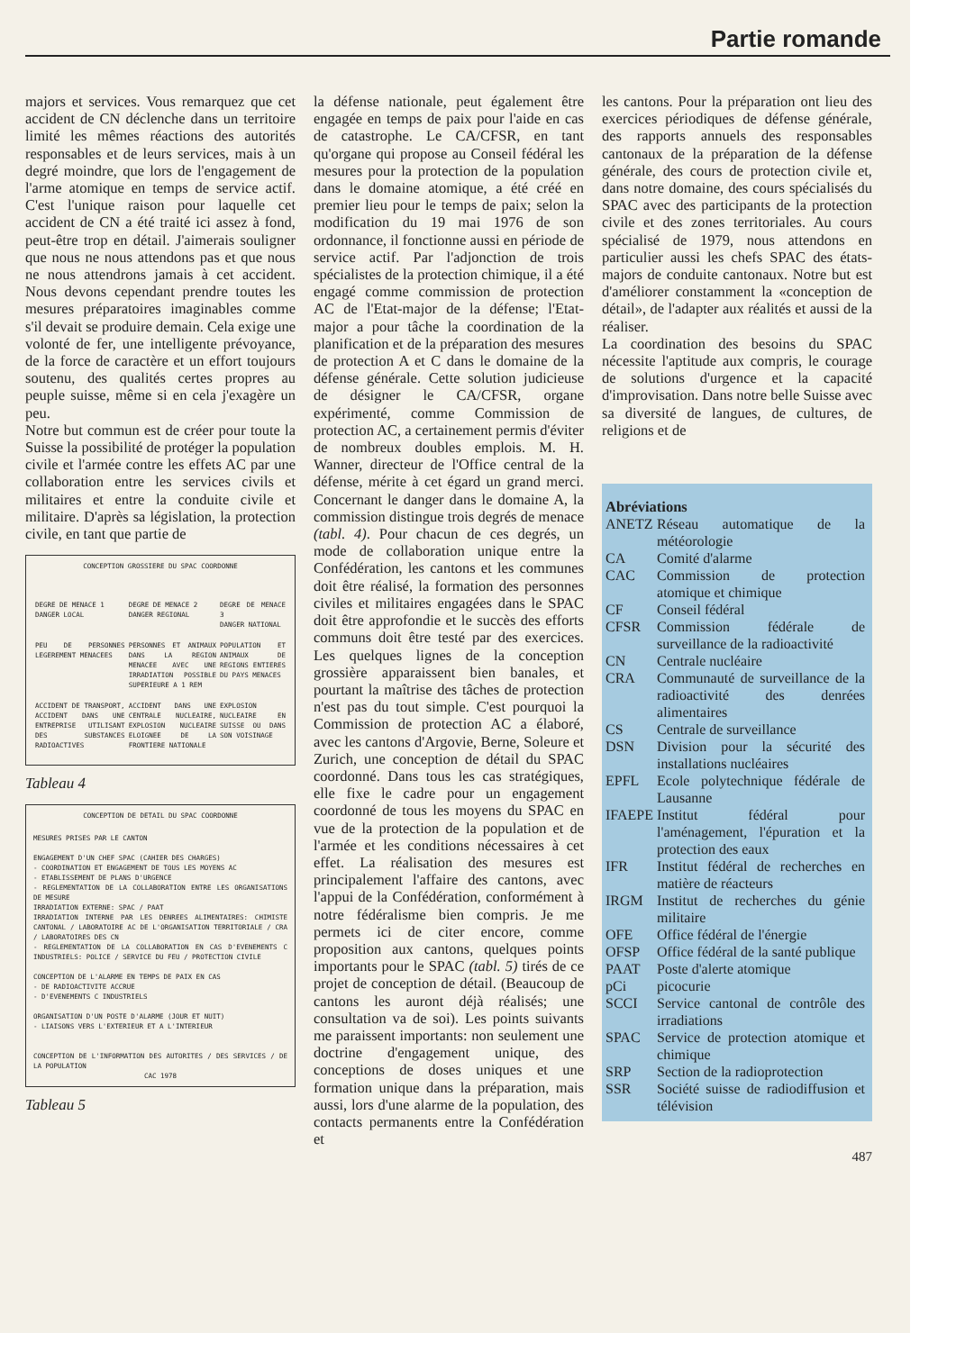Partie romande
majors et services. Vous remarquez que cet accident de CN déclenche dans un territoire limité les mêmes réactions des autorités responsables et de leurs services, mais à un degré moindre, que lors de l'engagement de l'arme atomique en temps de service actif. C'est l'unique raison pour laquelle cet accident de CN a été traité ici assez à fond, peut-être trop en détail. J'aimerais souligner que nous ne nous attendons pas et que nous ne nous attendrons jamais à cet accident. Nous devons cependant prendre toutes les mesures préparatoires imaginables comme s'il devait se produire demain. Cela exige une volonté de fer, une intelligente prévoyance, de la force de caractère et un effort toujours soutenu, des qualités certes propres au peuple suisse, même si en cela j'exagère un peu.
Notre but commun est de créer pour toute la Suisse la possibilité de protéger la population civile et l'armée contre les effets AC par une collaboration entre les services civils et militaires et entre la conduite civile et militaire. D'après sa législation, la protection civile, en tant que partie de
CONCEPTION GROSSIERE DU SPAC COORDONNE
| DEGRE DE MENACE 1 DANGER LOCAL | DEGRE DE MENACE 2 DANGER REGIONAL | DEGRE DE MENACE 3 DANGER NATIONAL |
| PEU DE PERSONNES LEGEREMENT MENACEES | PERSONNES ET ANIMAUX DANS LA REGION MENACEE AVEC UNE IRRADIATION POSSIBLE SUPERIEURE A 1 REM | POPULATION ET ANIMAUX DE REGIONS ENTIERES DU PAYS MENACES |
| ACCIDENT DE TRANSPORT, ACCIDENT DANS UNE ENTREPRISE UTILISANT DES SUBSTANCES RADIOACTIVES | ACCIDENT DANS UNE CENTRALE NUCLEAIRE, EXPLOSION NUCLEAIRE ELOIGNEE DE LA FRONTIERE NATIONALE | EXPLOSION NUCLEAIRE EN SUISSE OU DANS SON VOISINAGE |
Tableau 4
CONCEPTION DE DETAIL DU SPAC COORDONNE
MESURES PRISES PAR LE CANTON
ENGAGEMENT D'UN CHEF SPAC (CAHIER DES CHARGES)
- COORDINATION ET ENGAGEMENT DE TOUS LES MOYENS AC
- ETABLISSEMENT DE PLANS D'URGENCE
- REGLEMENTATION DE LA COLLABORATION ENTRE LES ORGANISATIONS DE MESURE
IRRADIATION EXTERNE: SPAC / PAAT
IRRADIATION INTERNE PAR LES DENREES ALIMENTAIRES: CHIMISTE CANTONAL / LABORATOIRE AC DE L'ORGANISATION TERRITORIALE / CRA / LABORATOIRES DES CN
- REGLEMENTATION DE LA COLLABORATION EN CAS D'EVENEMENTS C INDUSTRIELS: POLICE / SERVICE DU FEU / PROTECTION CIVILE
CONCEPTION DE L'ALARME EN TEMPS DE PAIX EN CAS
- DE RADIOACTIVITE ACCRUE
- D'EVENEMENTS C INDUSTRIELS
ORGANISATION D'UN POSTE D'ALARME (JOUR ET NUIT)
- LIAISONS VERS L'EXTERIEUR ET A L'INTERIEUR
CONCEPTION DE L'INFORMATION DES AUTORITES / DES SERVICES / DE LA POPULATION
CAC 1978
Tableau 5
la défense nationale, peut également être engagée en temps de paix pour l'aide en cas de catastrophe. Le CA/CFSR, en tant qu'organe qui propose au Conseil fédéral les mesures pour la protection de la population dans le domaine atomique, a été créé en premier lieu pour le temps de paix; selon la modification du 19 mai 1976 de son ordonnance, il fonctionne aussi en période de service actif. Par l'adjonction de trois spécialistes de la protection chimique, il a été engagé comme commission de protection AC de l'Etat-major de la défense; l'Etat-major a pour tâche la coordination de la planification et de la préparation des mesures de protection A et C dans le domaine de la défense générale. Cette solution judicieuse de désigner le CA/CFSR, organe expérimenté, comme Commission de protection AC, a certainement permis d'éviter de nombreux doubles emplois. M. H. Wanner, directeur de l'Office central de la défense, mérite à cet égard un grand merci. Concernant le danger dans le domaine A, la commission distingue trois degrés de menace (tabl. 4). Pour chacun de ces degrés, un mode de collaboration unique entre la Confédération, les cantons et les communes doit être réalisé, la formation des personnes civiles et militaires engagées dans le SPAC doit être approfondie et le succès des efforts communs doit être testé par des exercices. Les quelques lignes de la conception grossière apparaissent bien banales, et pourtant la maîtrise des tâches de protection n'est pas du tout simple. C'est pourquoi la Commission de protection AC a élaboré, avec les cantons d'Argovie, Berne, Soleure et Zurich, une conception de détail du SPAC coordonné. Dans tous les cas stratégiques, elle fixe le cadre pour un engagement coordonné de tous les moyens du SPAC en vue de la protection de la population et de l'armée et les conditions nécessaires à cet effet. La réalisation des mesures est principalement l'affaire des cantons, avec l'appui de la Confédération, conformément à notre fédéralisme bien compris. Je me permets ici de citer encore, comme proposition aux cantons, quelques points importants pour le SPAC (tabl. 5) tirés de ce projet de conception de détail. (Beaucoup de cantons les auront déjà réalisés; une consultation va de soi). Les points suivants me paraissent importants: non seulement une doctrine d'engagement unique, des conceptions de doses uniques et une formation unique dans la préparation, mais aussi, lors d'une alarme de la population, des contacts permanents entre la Confédération et
les cantons. Pour la préparation ont lieu des exercices périodiques de défense générale, des rapports annuels des responsables cantonaux de la préparation de la défense générale, des cours de protection civile et, dans notre domaine, des cours spécialisés du SPAC avec des participants de la protection civile et des zones territoriales. Au cours spécialisé de 1979, nous attendons en particulier aussi les chefs SPAC des états-majors de conduite cantonaux. Notre but est d'améliorer constamment la «conception de détail», de l'adapter aux réalités et aussi de la réaliser.
La coordination des besoins du SPAC nécessite l'aptitude aux compris, le courage de solutions d'urgence et la capacité d'improvisation. Dans notre belle Suisse avec sa diversité de langues, de cultures, de religions et de
Abréviations
| ANETZ | Réseau automatique de la météorologie |
| CA | Comité d'alarme |
| CAC | Commission de protection atomique et chimique |
| CF | Conseil fédéral |
| CFSR | Commission fédérale de surveillance de la radioactivité |
| CN | Centrale nucléaire |
| CRA | Communauté de surveillance de la radioactivité des denrées alimentaires |
| CS | Centrale de surveillance |
| DSN | Division pour la sécurité des installations nucléaires |
| EPFL | Ecole polytechnique fédérale de Lausanne |
| IFAEPE | Institut fédéral pour l'aménagement, l'épuration et la protection des eaux |
| IFR | Institut fédéral de recherches en matière de réacteurs |
| IRGM | Institut de recherches du génie militaire |
| OFE | Office fédéral de l'énergie |
| OFSP | Office fédéral de la santé publique |
| PAAT | Poste d'alerte atomique |
| pCi | picocurie |
| SCCI | Service cantonal de contrôle des irradiations |
| SPAC | Service de protection atomique et chimique |
| SRP | Section de la radioprotection |
| SSR | Société suisse de radiodiffusion et télévision |
487